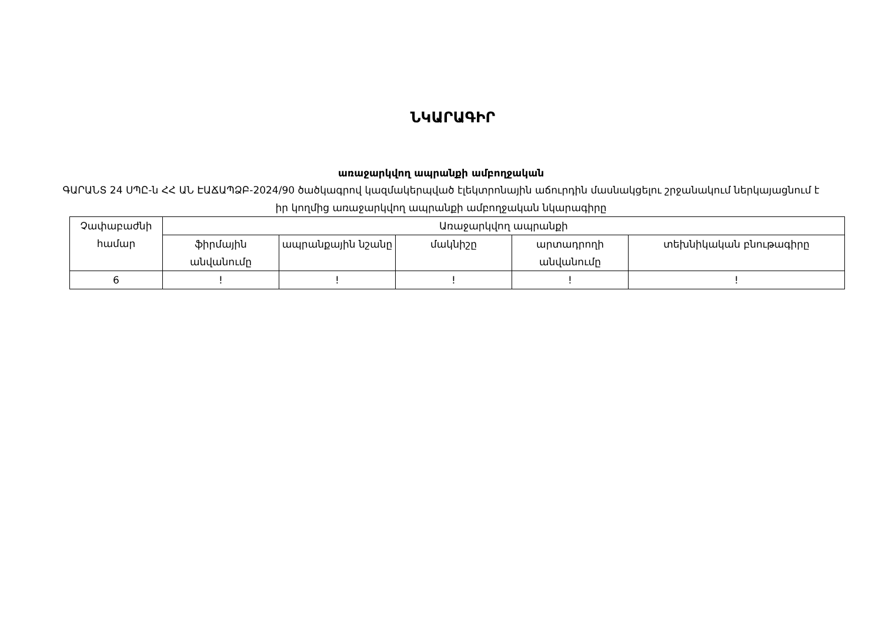ՆԿԱՐԱԳԻՐ
առաջարկվող ապրանքի ամբողջական
ԳԱՐԱՆՏ 24 ՍՊԸ-ն ՀՀ ԱՆ ԷԱՃԱՊՁԲ-2024/90 ծածկագրով կազմակերպված էլեկտրոնային աճուրդին մասնակցելու շրջանակում ներկայացնում է իր կողմից առաջարկվող ապրանքի ամբողջական նկարագիրը
| Չափաբաժնի համար | Առաջարկվող ապրանքի | | | | |
| --- | --- | --- | --- | --- | --- |
| | ֆիրմային անվանումը | ապրանքային նշանը | մակնիշը | արտադրողի անվանումը | տեխնիկական բնութագիրը |
| 6 | ! | ! | ! | ! | ! |